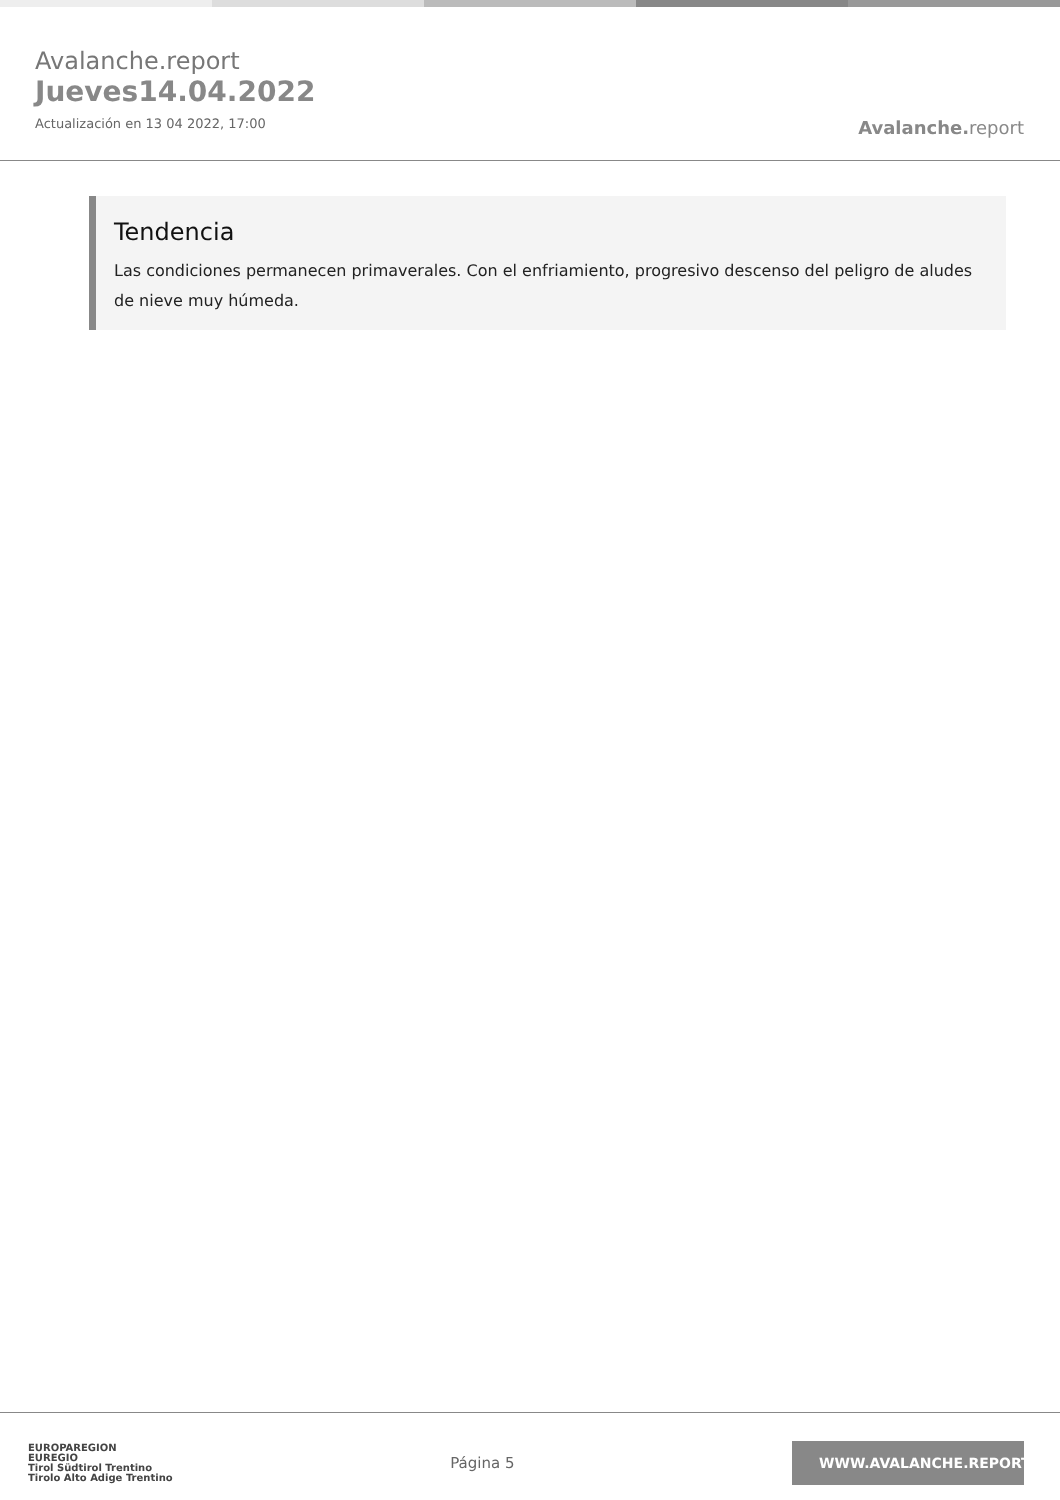Avalanche.report
Jueves14.04.2022
Actualización en 13 04 2022, 17:00
Avalanche. report
Tendencia
Las condiciones permanecen primaverales. Con el enfriamiento, progresivo descenso del peligro de aludes de nieve muy húmeda.
EUROPAREGION
EUREGIO
Tirol Südtirol Trentino
Tirolo Alto Adige Trentino
Página 5
WWW.AVALANCHE.REPORT